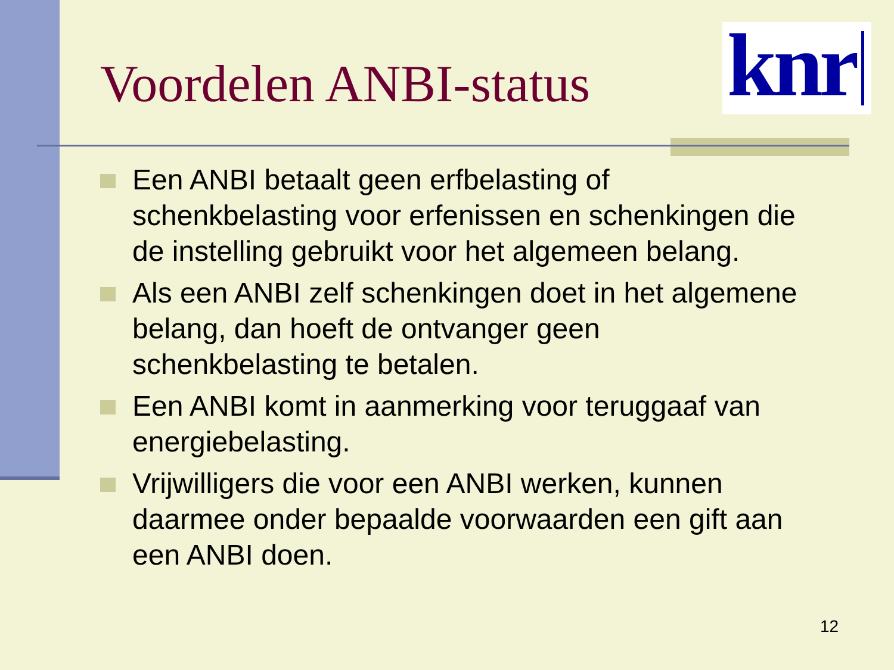Voordelen ANBI-status
knr
Een ANBI betaalt geen erfbelasting of schenkbelasting voor erfenissen en schenkingen die de instelling gebruikt voor het algemeen belang.
Als een ANBI zelf schenkingen doet in het algemene belang, dan hoeft de ontvanger geen schenkbelasting te betalen.
Een ANBI komt in aanmerking voor teruggaaf van energiebelasting.
Vrijwilligers die voor een ANBI werken, kunnen daarmee onder bepaalde voorwaarden een gift aan een ANBI doen.
12